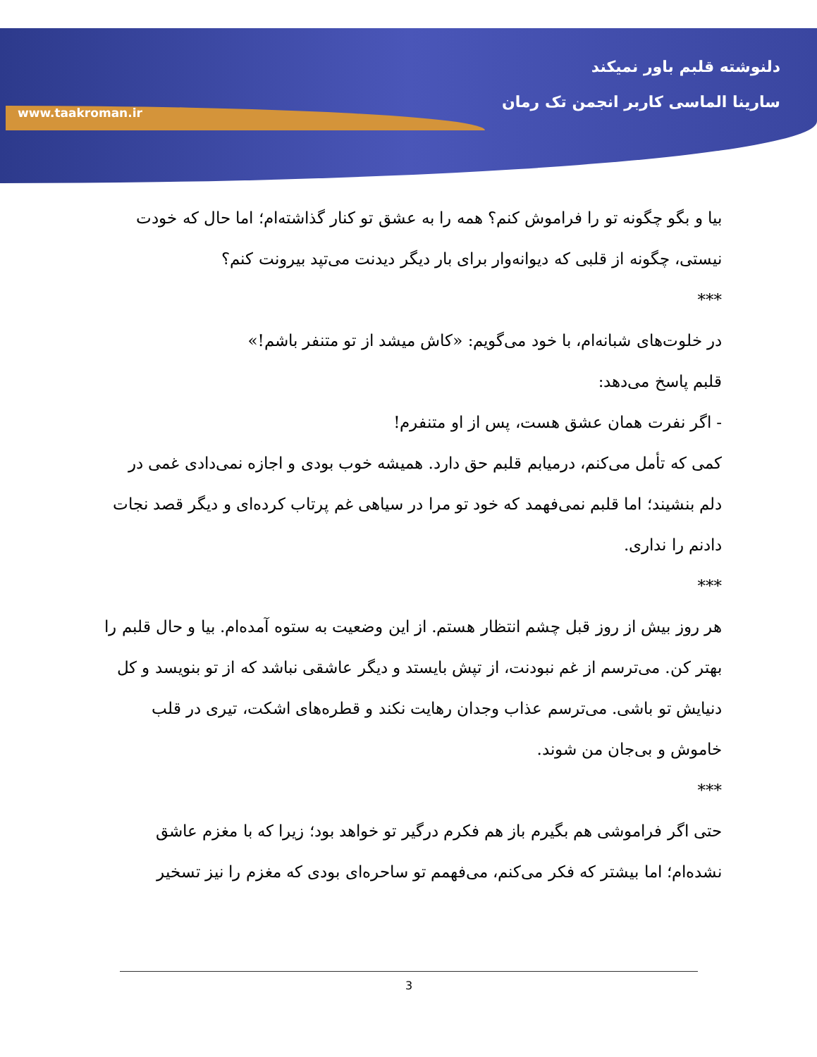www.taakroman.ir
دلنوشته قلبم باور نمیکند
سارینا الماسی کاربر انجمن تک رمان
بیا و بگو چگونه تو را فراموش کنم؟ همه را به عشق تو کنار گذاشته‌ام؛ اما حال که خودت نیستی، چگونه از قلبی که دیوانه‌وار برای بار دیگر دیدنت می‌تپد بیرونت کنم؟
***
در خلوت‌های شبانه‌ام، با خود می‌گویم: «کاش میشد از تو متنفر باشم!»
قلبم پاسخ می‌دهد:
- اگر نفرت همان عشق هست، پس از او متنفرم!
کمی که تأمل می‌کنم، درمیابم قلبم حق دارد. همیشه خوب بودی و اجازه نمی‌دادی غمی در دلم بنشیند؛ اما قلبم نمی‌فهمد که خود تو مرا در سیاهی غم پرتاب کرده‌ای و دیگر قصد نجات دادنم را نداری.
***
هر روز بیش از روز قبل چشم انتظار هستم. از این وضعیت به ستوه آمده‌ام. بیا و حال قلبم را بهتر کن. می‌ترسم از غم نبودنت، از تپش بایستد و دیگر عاشقی نباشد که از تو بنویسد و کل دنیایش تو باشی. می‌ترسم عذاب وجدان رهایت نکند و قطره‌های اشکت، تیری در قلب خاموش و بی‌جان من شوند.
***
حتی اگر فراموشی هم بگیرم باز هم فکرم درگیر تو خواهد بود؛ زیرا که با مغزم عاشق نشده‌ام؛ اما بیشتر که فکر می‌کنم، می‌فهمم تو ساحره‌ای بودی که مغزم را نیز تسخیر
3